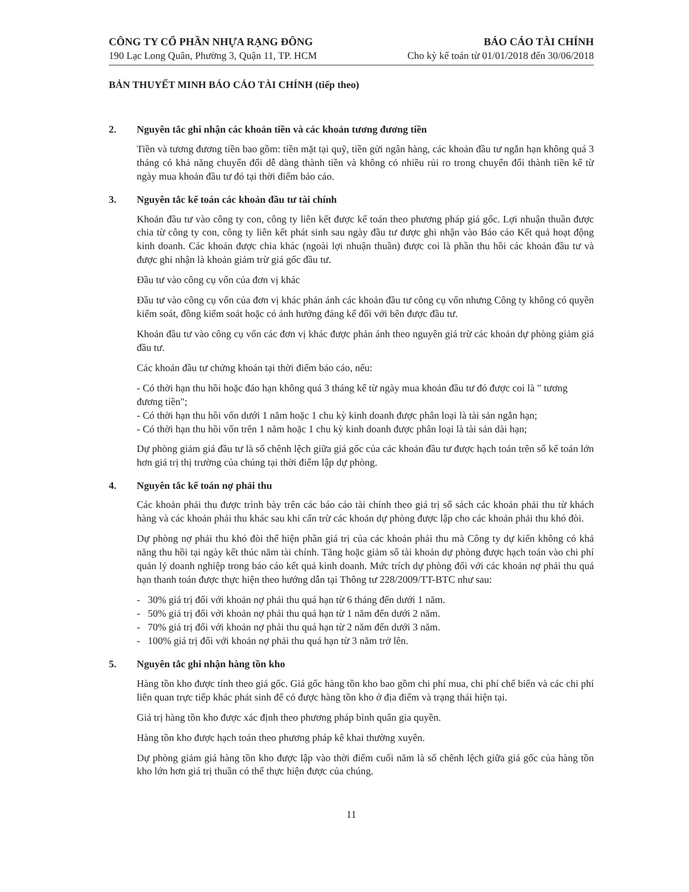CÔNG TY CỔ PHẦN NHỰA RẠNG ĐÔNG
190 Lạc Long Quân, Phường 3, Quận 11, TP. HCM
BÁO CÁO TÀI CHÍNH
Cho kỳ kế toán từ 01/01/2018 đến 30/06/2018
BẢN THUYẾT MINH BÁO CÁO TÀI CHÍNH (tiếp theo)
2. Nguyên tắc ghi nhận các khoản tiền và các khoản tương đương tiền
Tiền và tương đương tiền bao gồm: tiền mặt tại quỹ, tiền gửi ngân hàng, các khoản đầu tư ngắn hạn không quá 3 tháng có khả năng chuyển đổi dễ dàng thành tiền và không có nhiều rủi ro trong chuyển đổi thành tiền kể từ ngày mua khoản đầu tư đó tại thời điểm báo cáo.
3. Nguyên tắc kế toán các khoản đầu tư tài chính
Khoản đầu tư vào công ty con, công ty liên kết được kế toán theo phương pháp giá gốc. Lợi nhuận thuần được chia từ công ty con, công ty liên kết phát sinh sau ngày đầu tư được ghi nhận vào Báo cáo Kết quả hoạt động kinh doanh. Các khoản được chia khác (ngoài lợi nhuận thuần) được coi là phần thu hồi các khoản đầu tư và được ghi nhận là khoản giảm trừ giá gốc đầu tư.
Đầu tư vào công cụ vốn của đơn vị khác
Đầu tư vào công cụ vốn của đơn vị khác phản ánh các khoản đầu tư công cụ vốn nhưng Công ty không có quyền kiểm soát, đồng kiểm soát hoặc có ảnh hưởng đáng kể đối với bên được đầu tư.
Khoản đầu tư vào công cụ vốn các đơn vị khác được phản ánh theo nguyên giá trừ các khoản dự phòng giảm giá đầu tư.
Các khoản đầu tư chứng khoán tại thời điểm báo cáo, nếu:
- Có thời hạn thu hồi hoặc đáo hạn không quá 3 tháng kể từ ngày mua khoản đầu tư đó được coi là " tương đương tiền";
- Có thời hạn thu hồi vốn dưới 1 năm hoặc 1 chu kỳ kinh doanh được phân loại là tài sản ngắn hạn;
- Có thời hạn thu hồi vốn trên 1 năm hoặc 1 chu kỳ kinh doanh được phân loại là tài sản dài hạn;
Dự phòng giảm giá đầu tư là số chênh lệch giữa giá gốc của các khoản đầu tư được hạch toán trên sổ kế toán lớn hơn giá trị thị trường của chúng tại thời điểm lập dự phòng.
4. Nguyên tắc kế toán nợ phải thu
Các khoản phải thu được trình bày trên các báo cáo tài chính theo giá trị sổ sách các khoản phải thu từ khách hàng và các khoản phải thu khác sau khi cấn trừ các khoản dự phòng được lập cho các khoản phải thu khó đòi.
Dự phòng nợ phải thu khó đòi thể hiện phần giá trị của các khoản phải thu mà Công ty dự kiến không có khả năng thu hồi tại ngày kết thúc năm tài chính. Tăng hoặc giảm số tài khoản dự phòng được hạch toán vào chi phí quản lý doanh nghiệp trong báo cáo kết quả kinh doanh. Mức trích dự phòng đối với các khoản nợ phải thu quá hạn thanh toán được thực hiện theo hướng dẫn tại Thông tư 228/2009/TT-BTC như sau:
- 30% giá trị đối với khoản nợ phải thu quá hạn từ 6 tháng đến dưới 1 năm.
- 50% giá trị đối với khoản nợ phải thu quá hạn từ 1 năm đến dưới 2 năm.
- 70% giá trị đối với khoản nợ phải thu quá hạn từ 2 năm đến dưới 3 năm.
- 100% giá trị đối với khoản nợ phải thu quá hạn từ 3 năm trở lên.
5. Nguyên tắc ghi nhận hàng tồn kho
Hàng tồn kho được tính theo giá gốc. Giá gốc hàng tồn kho bao gồm chi phí mua, chi phí chế biến và các chi phí liên quan trực tiếp khác phát sinh để có được hàng tồn kho ở địa điểm và trạng thái hiện tại.
Giá trị hàng tồn kho được xác định theo phương pháp bình quân gia quyền.
Hàng tồn kho được hạch toán theo phương pháp kê khai thường xuyên.
Dự phòng giảm giá hàng tồn kho được lập vào thời điểm cuối năm là số chênh lệch giữa giá gốc của hàng tồn kho lớn hơn giá trị thuần có thể thực hiện được của chúng.
11